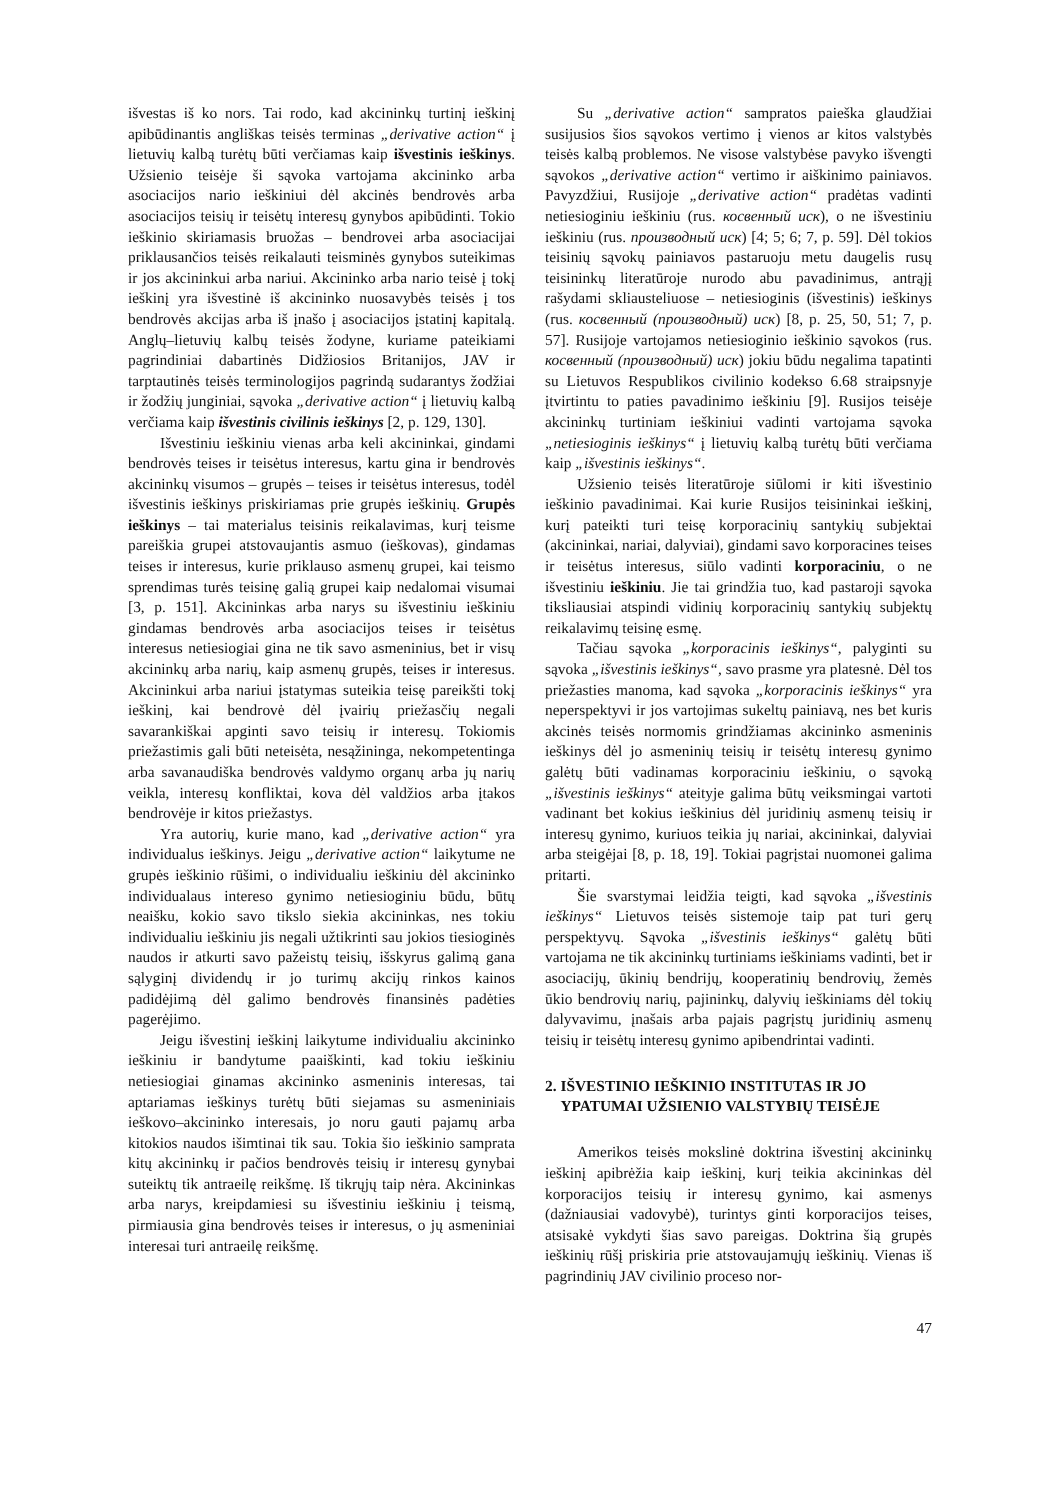išvestas iš ko nors. Tai rodo, kad akcininkų turtinį ieškinį apibūdinantis angliškas teisės terminas „derivative action“ į lietuvių kalbą turėtų būti verčiamas kaip išvestinis ieškinys. Užsienio teisėje ši sąvoka vartojama akcininko arba asociacijos nario ieškiniui dėl akcinės bendrovės arba asociacijos teisių ir teisėtų interesų gynybos apibūdinti. Tokio ieškinio skiriamasis bruožas – bendrovei arba asociacijai priklausančios teisės reikalauti teisminės gynybos suteikimas ir jos akcininkui arba nariui. Akcininko arba nario teisė į tokį ieškinį yra išvestinė iš akcininko nuosavybės teisės į tos bendrovės akcijas arba iš įnašo į asociacijos įstatinį kapitalą. Anglų–lietuvių kalbų teisės žodyne, kuriame pateikiami pagrindiniai dabartinės Didžiosios Britanijos, JAV ir tarptautinės teisės terminologijos pagrindą sudarantys žodžiai ir žodžių junginiai, sąvoka „derivative action“ į lietuvių kalbą verčiama kaip išvestinis civilinis ieškinys [2, p. 129, 130].
Išvestiniu ieškiniu vienas arba keli akcininkai, gindami bendrovės teises ir teisėtus interesus, kartu gina ir bendrovės akcininkų visumos – grupės – teises ir teisėtus interesus, todėl išvestinis ieškinys priskiriamas prie grupės ieškinių. Grupės ieškinys – tai materialus teisinis reikalavimas, kurį teisme pareiškia grupei atstovaujantis asmuo (ieškovas), gindamas teises ir interesus, kurie priklauso asmenų grupei, kai teismo sprendimas turės teisinę galią grupei kaip nedalomai visumai [3, p. 151]. Akcininkas arba narys su išvestiniu ieškiniu gindamas bendrovės arba asociacijos teises ir teisėtus interesus netiesiogiai gina ne tik savo asmeninius, bet ir visų akcininkų arba narių, kaip asmenų grupės, teises ir interesus. Akcininkui arba nariui įstatymas suteikia teisę pareikšti tokį ieškinį, kai bendrovė dėl įvairių priežasčių negali savarankiškai apginti savo teisių ir interesų. Tokiomis priežastimis gali būti neteisėta, nesąžininga, nekompetentinga arba savanaudiška bendrovės valdymo organų arba jų narių veikla, interesų konfliktai, kova dėl valdžios arba įtakos bendrovėje ir kitos priežastys.
Yra autorių, kurie mano, kad „derivative action“ yra individualus ieškinys. Jeigu „derivative action“ laikytume ne grupės ieškinio rūšimi, o individualiu ieškiniu dėl akcininko individualaus intereso gynimo netiesioginiu būdu, būtų neaišku, kokio savo tikslo siekia akcininkas, nes tokiu individualiu ieškiniu jis negali užtikrinti sau jokios tiesioginės naudos ir atkurti savo pažeistų teisių, išskyrus galimą gana sąlyginį dividendų ir jo turimų akcijų rinkos kainos padidėjimą dėl galimo bendrovės finansinės padėties pagerėjimo.
Jeigu išvestinį ieškinį laikytume individualiu akcininko ieškiniu ir bandytume paaiškinti, kad tokiu ieškiniu netiesiogiai ginamas akcininko asmeninis interesas, tai aptariamas ieškinys turėtų būti siejamas su asmeniniais ieškovo–akcininko interesais, jo noru gauti pajamų arba kitokios naudos išimtinai tik sau. Tokia šio ieškinio samprata kitų akcininkų ir pačios bendrovės teisių ir interesų gynybai suteiktų tik antraeilę reikšmę. Iš tikrųjų taip nėra. Akcininkas arba narys, kreipdamiesi su išvestiniu ieškiniu į teismą, pirmiausia gina bendrovės teises ir interesus, o jų asmeniniai interesai turi antraeilę reikšmę.
Su „derivative action“ sampratos paieška glaudžiai susijusios šios sąvokos vertimo į vienos ar kitos valstybės teisės kalbą problemos. Ne visose valstybėse pavyko išvengti sąvokos „derivative action“ vertimo ir aiškinimo painiavos. Pavyzdžiui, Rusijoje „derivative action“ pradėtas vadinti netiesioginiu ieškiniu (rus. косвенный иск), o ne išvestiniu ieškiniu (rus. производный иск) [4; 5; 6; 7, p. 59]. Dėl tokios teisinių sąvokų painiavos pastaruoju metu daugelis rusų teisininkų literatūroje nurodo abu pavadinimus, antrąjį rašydami skliausteliuose – netiesioginis (išvestinis) ieškinys (rus. косвенный (производный) иск) [8, p. 25, 50, 51; 7, p. 57]. Rusijoje vartojamos netiesioginio ieškinio sąvokos (rus. косвенный (производный) иск) jokiu būdu negalima tapatinti su Lietuvos Respublikos civilinio kodekso 6.68 straipsnyje įtvirtintu to paties pavadinimo ieškiniu [9]. Rusijos teisėje akcininkų turtiniam ieškiniui vadinti vartojama sąvoka „netiesioginis ieškinys“ į lietuvių kalbą turėtų būti verčiama kaip „išvestinis ieškinys“.
Užsienio teisės literatūroje siūlomi ir kiti išvestinio ieškinio pavadinimai. Kai kurie Rusijos teisininkai ieškinį, kurį pateikti turi teisę korporacinių santykių subjektai (akcininkai, nariai, dalyviai), gindami savo korporacines teises ir teisėtus interesus, siūlo vadinti korporaciniu, o ne išvestiniu ieškiniu. Jie tai grindžia tuo, kad pastaroji sąvoka tiksliausiai atspindi vidinių korporacinių santykių subjektų reikalavimų teisinę esmę.
Tačiau sąvoka „korporacinis ieškinys“, palyginti su sąvoka „išvestinis ieškinys“, savo prasme yra platesnė. Dėl tos priežasties manoma, kad sąvoka „korporacinis ieškinys“ yra neperspektyvi ir jos vartojimas sukeltų painiavą, nes bet kuris akcinės teisės normomis grindžiamas akcininko asmeninis ieškinys dėl jo asmeninių teisių ir teisėtų interesų gynimo galėtų būti vadinamas korporaciniu ieškiniu, o sąvoką „išvestinis ieškinys“ ateityje galima būtų veiksmingai vartoti vadinant bet kokius ieškinius dėl juridinių asmenų teisių ir interesų gynimo, kuriuos teikia jų nariai, akcininkai, dalyviai arba steigėjai [8, p. 18, 19]. Tokiai pagrįstai nuomonei galima pritarti.
Šie svarstymai leidžia teigti, kad sąvoka „išvestinis ieškinys“ Lietuvos teisės sistemoje taip pat turi gerų perspektyvų. Sąvoka „išvestinis ieškinys“ galėtų būti vartojama ne tik akcininkų turtiniams ieškiniams vadinti, bet ir asociacijų, ūkinių bendrijų, kooperatinių bendrovių, žemės ūkio bendrovių narių, pajininkų, dalyvių ieškiniams dėl tokių dalyvavimu, įnašais arba pajais pagrįstų juridinių asmenų teisių ir teisėtų interesų gynimo apibendrintai vadinti.
2. IŠVESTINIO IEŠKINIO INSTITUTAS IR JO
YPATUMAI UŽSIENIO VALSTYBIŲ TEISĖJE
Amerikos teisės mokslinė doktrina išvestinį akcininkų ieškinį apibrėžia kaip ieškinį, kurį teikia akcininkas dėl korporacijos teisių ir interesų gynimo, kai asmenys (dažniausiai vadovybė), turintys ginti korporacijos teises, atsisakė vykdyti šias savo pareigas. Doktrina šią grupės ieškinių rūšį priskiria prie atstovaujamųjų ieškinių. Vienas iš pagrindinių JAV civilinio proceso nor-
47